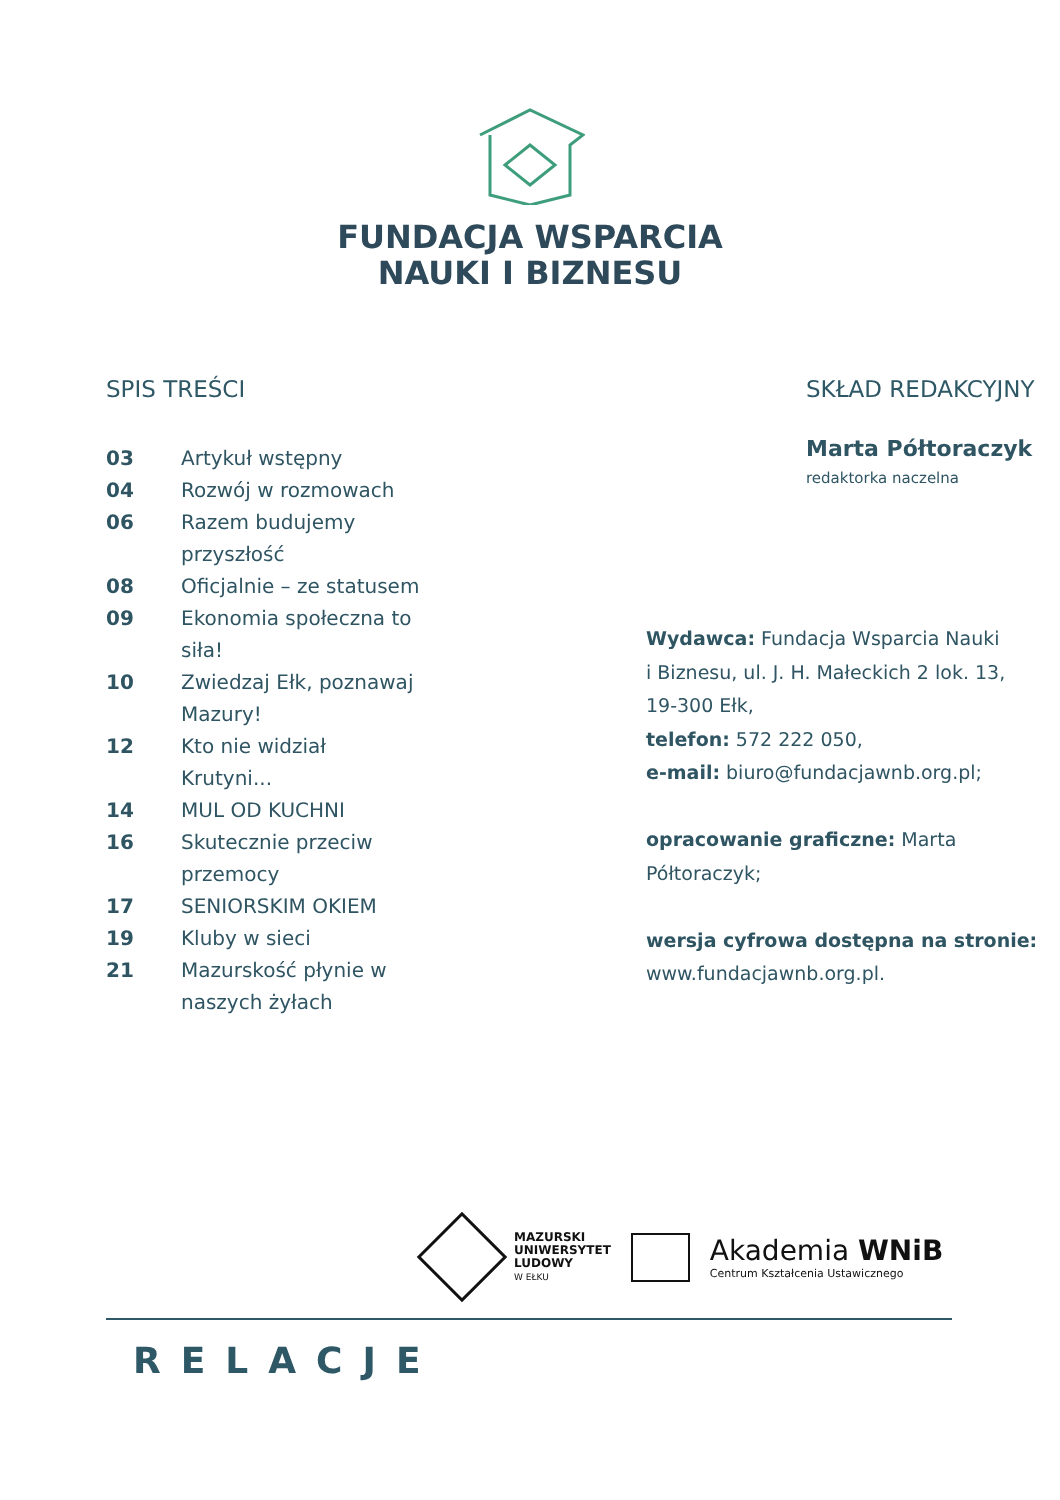FUNDACJA WSPARCIA
NAUKI I BIZNESU
SPIS TREŚCI
03 Artykuł wstępny
04 Rozwój w rozmowach
06 Razem budujemy przyszłość
08 Oficjalnie – ze statusem
09 Ekonomia społeczna to siła!
10 Zwiedzaj Ełk, poznawaj Mazury!
12 Kto nie widział Krutyni...
14 MUL OD KUCHNI
16 Skutecznie przeciw przemocy
17 SENIORSKIM OKIEM
19 Kluby w sieci
21 Mazurskość płynie w naszych żyłach
SKŁAD REDAKCYJNY
Marta Półtoraczyk
redaktorka naczelna
Wydawca: Fundacja Wsparcia Nauki
i Biznesu, ul. J. H. Małeckich 2 lok. 13,
19-300 Ełk,
telefon: 572 222 050,
e-mail: biuro@fundacjawnb.org.pl;
opracowanie graficzne: Marta Półtoraczyk;
wersja cyfrowa dostępna na stronie:
www.fundacjawnb.org.pl.
MAZURSKI
UNIWERSYTET
LUDOWY
W EŁKU
Akademia WNiB
Centrum Kształcenia Ustawicznego
RELACJE